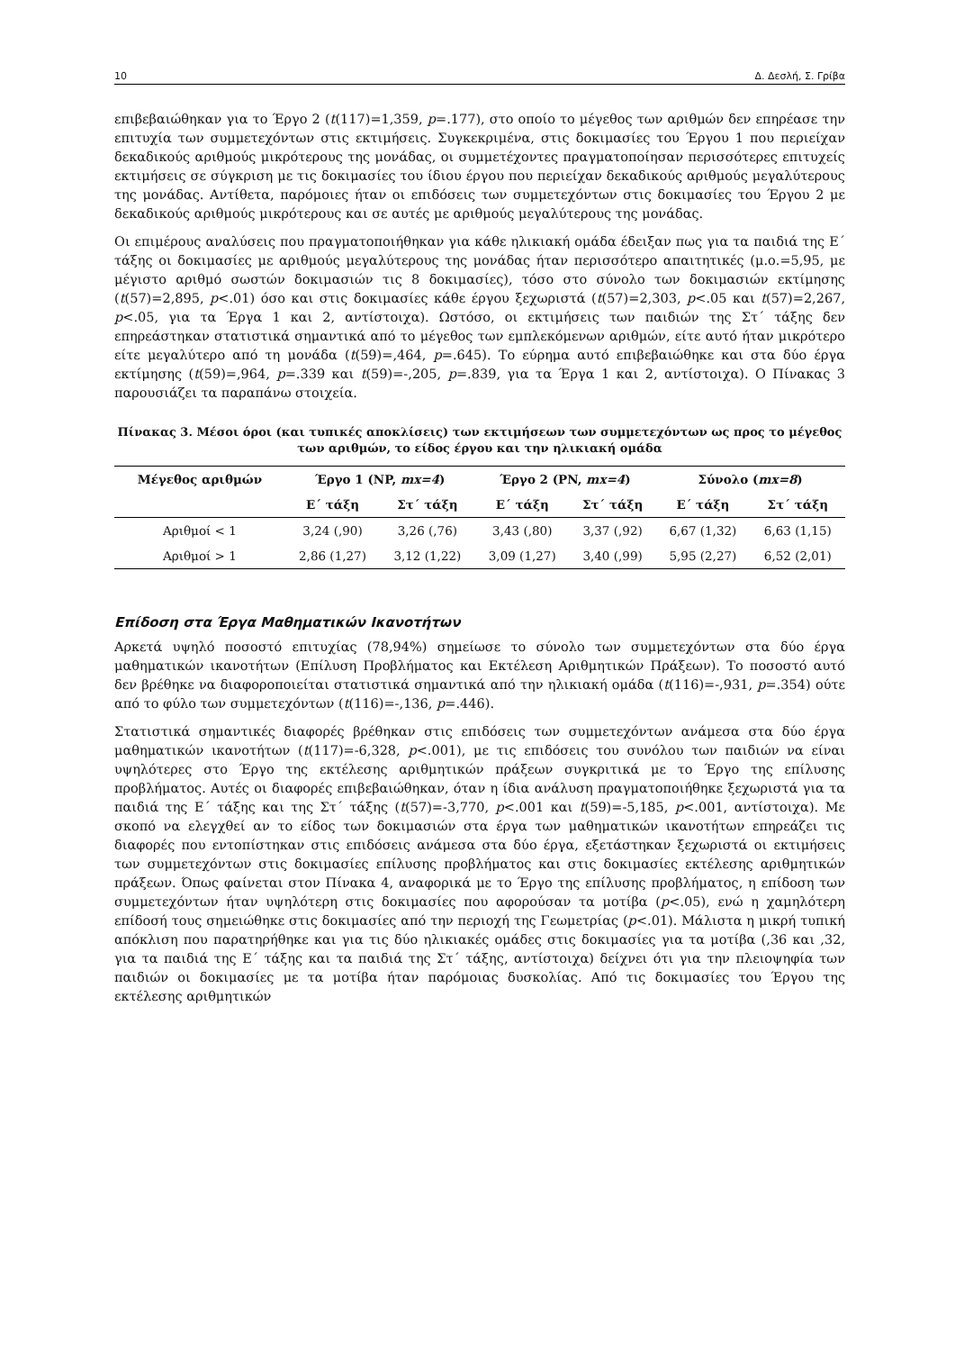10 Δ. Δεσλή, Σ. Γρίβα
επιβεβαιώθηκαν για το Έργο 2 (t(117)=1,359, p=.177), στο οποίο το μέγεθος των αριθμών δεν επηρέασε την επιτυχία των συμμετεχόντων στις εκτιμήσεις. Συγκεκριμένα, στις δοκιμασίες του Έργου 1 που περιείχαν δεκαδικούς αριθμούς μικρότερους της μονάδας, οι συμμετέχοντες πραγματοποίησαν περισσότερες επιτυχείς εκτιμήσεις σε σύγκριση με τις δοκιμασίες του ίδιου έργου που περιείχαν δεκαδικούς αριθμούς μεγαλύτερους της μονάδας. Αντίθετα, παρόμοιες ήταν οι επιδόσεις των συμμετεχόντων στις δοκιμασίες του Έργου 2 με δεκαδικούς αριθμούς μικρότερους και σε αυτές με αριθμούς μεγαλύτερους της μονάδας.
Οι επιμέρους αναλύσεις που πραγματοποιήθηκαν για κάθε ηλικιακή ομάδα έδειξαν πως για τα παιδιά της Ε΄ τάξης οι δοκιμασίες με αριθμούς μεγαλύτερους της μονάδας ήταν περισσότερο απαιτητικές (μ.ο.=5,95, με μέγιστο αριθμό σωστών δοκιμασιών τις 8 δοκιμασίες), τόσο στο σύνολο των δοκιμασιών εκτίμησης (t(57)=2,895, p<.01) όσο και στις δοκιμασίες κάθε έργου ξεχωριστά (t(57)=2,303, p<.05 και t(57)=2,267, p<.05, για τα Έργα 1 και 2, αντίστοιχα). Ωστόσο, οι εκτιμήσεις των παιδιών της Στ΄ τάξης δεν επηρεάστηκαν στατιστικά σημαντικά από το μέγεθος των εμπλεκόμενων αριθμών, είτε αυτό ήταν μικρότερο είτε μεγαλύτερο από τη μονάδα (t(59)=,464, p=.645). Το εύρημα αυτό επιβεβαιώθηκε και στα δύο έργα εκτίμησης (t(59)=,964, p=.339 και t(59)=-,205, p=.839, για τα Έργα 1 και 2, αντίστοιχα). Ο Πίνακας 3 παρουσιάζει τα παραπάνω στοιχεία.
Πίνακας 3. Μέσοι όροι (και τυπικές αποκλίσεις) των εκτιμήσεων των συμμετεχόντων ως προς το μέγεθος των αριθμών, το είδος έργου και την ηλικιακή ομάδα
| Μέγεθος αριθμών | Έργο 1 (NP, mx=4 ) | | Έργο 2 (PN, mx=4 ) | | Σύνολο ( mx=8 ) | |
| --- | --- | --- | --- | --- | --- | --- |
| | Ε΄ τάξη | Στ΄ τάξη | Ε΄ τάξη | Στ΄ τάξη | Ε΄ τάξη | Στ΄ τάξη |
| Αριθμοί < 1 | 3,24 (,90) | 3,26 (,76) | 3,43 (,80) | 3,37 (,92) | 6,67 (1,32) | 6,63 (1,15) |
| Αριθμοί > 1 | 2,86 (1,27) | 3,12 (1,22) | 3,09 (1,27) | 3,40 (,99) | 5,95 (2,27) | 6,52 (2,01) |
Επίδοση στα Έργα Μαθηματικών Ικανοτήτων
Αρκετά υψηλό ποσοστό επιτυχίας (78,94%) σημείωσε το σύνολο των συμμετεχόντων στα δύο έργα μαθηματικών ικανοτήτων (Επίλυση Προβλήματος και Εκτέλεση Αριθμητικών Πράξεων). Το ποσοστό αυτό δεν βρέθηκε να διαφοροποιείται στατιστικά σημαντικά από την ηλικιακή ομάδα (t(116)=-,931, p=.354) ούτε από το φύλο των συμμετεχόντων (t(116)=-,136, p=.446).
Στατιστικά σημαντικές διαφορές βρέθηκαν στις επιδόσεις των συμμετεχόντων ανάμεσα στα δύο έργα μαθηματικών ικανοτήτων (t(117)=-6,328, p<.001), με τις επιδόσεις του συνόλου των παιδιών να είναι υψηλότερες στο Έργο της εκτέλεσης αριθμητικών πράξεων συγκριτικά με το Έργο της επίλυσης προβλήματος. Αυτές οι διαφορές επιβεβαιώθηκαν, όταν η ίδια ανάλυση πραγματοποιήθηκε ξεχωριστά για τα παιδιά της Ε΄ τάξης και της Στ΄ τάξης (t(57)=-3,770, p<.001 και t(59)=-5,185, p<.001, αντίστοιχα). Με σκοπό να ελεγχθεί αν το είδος των δοκιμασιών στα έργα των μαθηματικών ικανοτήτων επηρεάζει τις διαφορές που εντοπίστηκαν στις επιδόσεις ανάμεσα στα δύο έργα, εξετάστηκαν ξεχωριστά οι εκτιμήσεις των συμμετεχόντων στις δοκιμασίες επίλυσης προβλήματος και στις δοκιμασίες εκτέλεσης αριθμητικών πράξεων. Όπως φαίνεται στον Πίνακα 4, αναφορικά με το Έργο της επίλυσης προβλήματος, η επίδοση των συμμετεχόντων ήταν υψηλότερη στις δοκιμασίες που αφορούσαν τα μοτίβα (p<.05), ενώ η χαμηλότερη επίδοσή τους σημειώθηκε στις δοκιμασίες από την περιοχή της Γεωμετρίας (p<.01). Μάλιστα η μικρή τυπική απόκλιση που παρατηρήθηκε και για τις δύο ηλικιακές ομάδες στις δοκιμασίες για τα μοτίβα (,36 και ,32, για τα παιδιά της Ε΄ τάξης και τα παιδιά της Στ΄ τάξης, αντίστοιχα) δείχνει ότι για την πλειοψηφία των παιδιών οι δοκιμασίες με τα μοτίβα ήταν παρόμοιας δυσκολίας. Από τις δοκιμασίες του Έργου της εκτέλεσης αριθμητικών